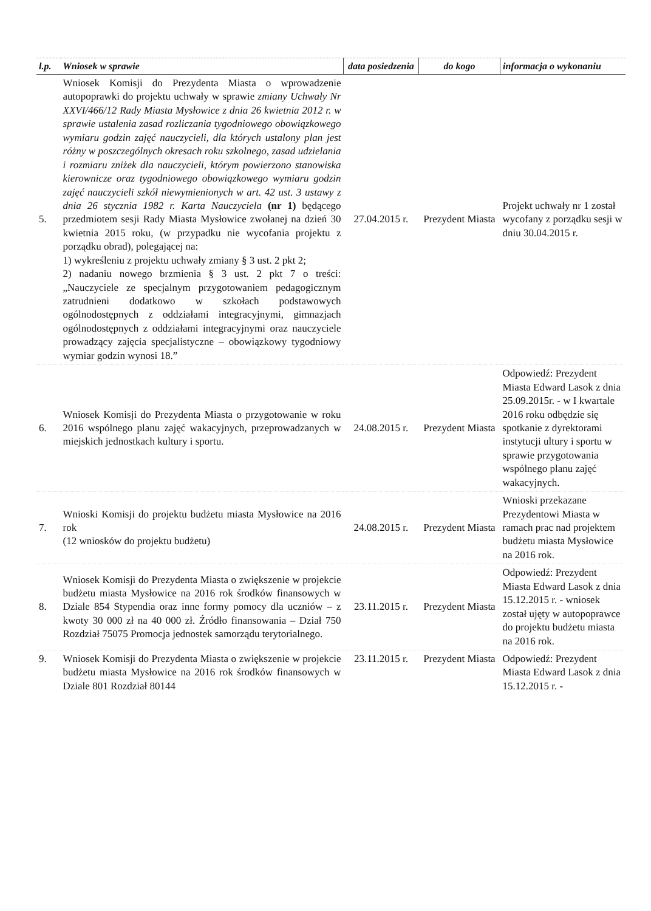| l.p. | Wniosek w sprawie | data posiedzenia | do kogo | informacja o wykonaniu |
| --- | --- | --- | --- | --- |
| 5. | Wniosek Komisji do Prezydenta Miasta o wprowadzenie autopoprawki do projektu uchwały w sprawie zmiany Uchwały Nr XXVI/466/12 Rady Miasta Mysłowice z dnia 26 kwietnia 2012 r. w sprawie ustalenia zasad rozliczania tygodniowego obowiązkowego wymiaru godzin zajęć nauczycieli, dla których ustalony plan jest różny w poszczególnych okresach roku szkolnego, zasad udzielania i rozmiaru zniżek dla nauczycieli, którym powierzono stanowiska kierownicze oraz tygodniowego obowiązkowego wymiaru godzin zajęć nauczycieli szkół niewymienionych w art. 42 ust. 3 ustawy z dnia 26 stycznia 1982 r. Karta Nauczyciela (nr 1) będącego przedmiotem sesji Rady Miasta Mysłowice zwołanej na dzień 30 kwietnia 2015 roku, (w przypadku nie wycofania projektu z porządku obrad), polegającej na: 1) wykreśleniu z projektu uchwały zmiany § 3 ust. 2 pkt 2; 2) nadaniu nowego brzmienia § 3 ust. 2 pkt 7 o treści: „Nauczyciele ze specjalnym przygotowaniem pedagogicznym zatrudnieni dodatkowo w szkołach podstawowych ogólnodostępnych z oddziałami integracyjnymi, gimnazjach ogólnodostępnych z oddziałami integracyjnymi oraz nauczyciele prowadzący zajęcia specjalistyczne – obowiązkowy tygodniowy wymiar godzin wynosi 18.” | 27.04.2015 r. | Prezydent Miasta | Projekt uchwały nr 1 został wycofany z porządku sesji w dniu 30.04.2015 r. |
| 6. | Wniosek Komisji do Prezydenta Miasta o przygotowanie w roku 2016 wspólnego planu zajęć wakacyjnych, przeprowadzanych w miejskich jednostkach kultury i sportu. | 24.08.2015 r. | Prezydent Miasta | Odpowiedź: Prezydent Miasta Edward Lasok z dnia 25.09.2015r. - w I kwartale 2016 roku odbędzie się spotkanie z dyrektorami instytucji ultury i sportu w sprawie przygotowania wspólnego planu zajęć wakacyjnych. |
| 7. | Wnioski Komisji do projektu budżetu miasta Mysłowice na 2016 rok (12 wniosków do projektu budżetu) | 24.08.2015 r. | Prezydent Miasta | Wnioski przekazane Prezydentowi Miasta w ramach prac nad projektem budżetu miasta Mysłowice na 2016 rok. |
| 8. | Wniosek Komisji do Prezydenta Miasta o zwiększenie w projekcie budżetu miasta Mysłowice na 2016 rok środków finansowych w Dziale 854 Stypendia oraz inne formy pomocy dla uczniów – z kwoty 30 000 zł na 40 000 zł. Źródło finansowania – Dział 750 Rozdział 75075 Promocja jednostek samorządu terytorialnego. | 23.11.2015 r. | Prezydent Miasta | Odpowiedź: Prezydent Miasta Edward Lasok z dnia 15.12.2015 r. - wniosek został ujęty w autopoprawce do projektu budżetu miasta na 2016 rok. |
| 9. | Wniosek Komisji do Prezydenta Miasta o zwiększenie w projekcie budżetu miasta Mysłowice na 2016 rok środków finansowych w Dziale 801 Rozdział 80144 | 23.11.2015 r. | Prezydent Miasta | Odpowiedź: Prezydent Miasta Edward Lasok z dnia 15.12.2015 r. - |